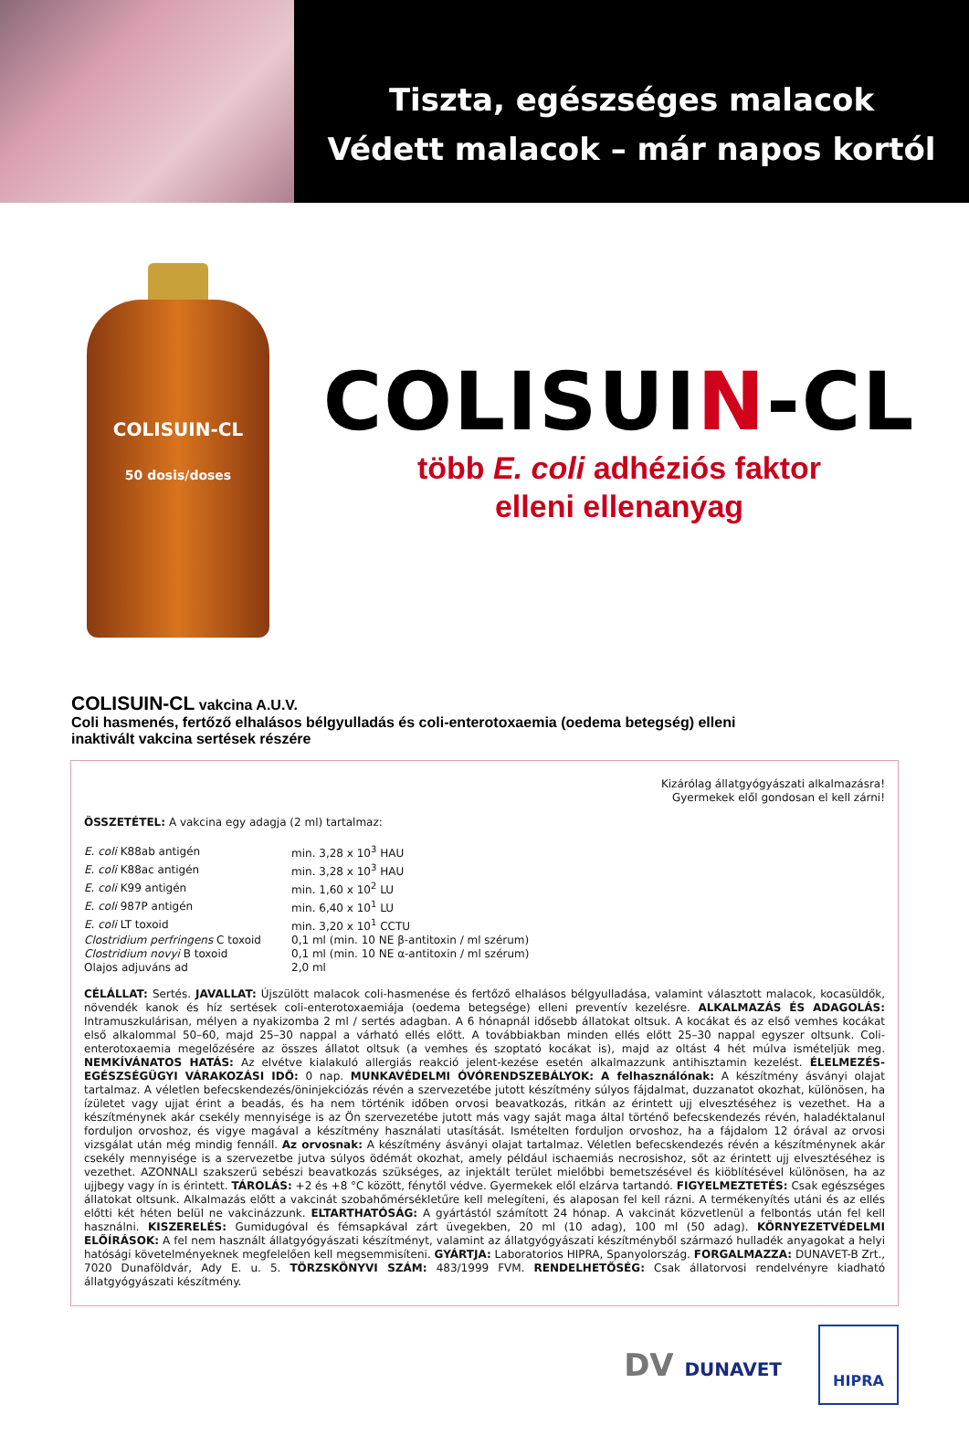Tiszta, egészséges malacok
Védett malacok – már napos kortól
COLISUIN-CL
50 dosis/doses
COLISUIN-CL
több E. coli adhéziós faktor
elleni ellenanyag
COLISUIN-CL vakcina A.U.V.
Coli hasmenés, fertőző elhalásos bélgyulladás és coli-enterotoxaemia (oedema betegség) elleni
inaktivált vakcina sertések részére
Kizárólag állatgyógyászati alkalmazásra!
Gyermekek elől gondosan el kell zárni!
ÖSSZETÉTEL: A vakcina egy adagja (2 ml) tartalmaz:
| E. coli K88ab antigén | min. 3,28 x 10<sup>3</sup> HAU |
| E. coli K88ac antigén | min. 3,28 x 10<sup>3</sup> HAU |
| E. coli K99 antigén | min. 1,60 x 10<sup>2</sup> LU |
| E. coli 987P antigén | min. 6,40 x 10<sup>1</sup> LU |
| E. coli LT toxoid | min. 3,20 x 10<sup>1</sup> CCTU |
| Clostridium perfringens C toxoid | 0,1 ml (min. 10 NE β-antitoxin / ml szérum) |
| Clostridium novyi B toxoid | 0,1 ml (min. 10 NE α-antitoxin / ml szérum) |
| Olajos adjuváns ad | 2,0 ml |
CÉLÁLLAT: Sertés. JAVALLAT: Újszülött malacok coli-hasmenése és fertőző elhalásos bélgyulladása, valamint választott malacok, kocasüldők, növendék kanok és híz sertések coli-enterotoxaemiája (oedema betegsége) elleni preventív kezelésre. ALKALMAZÁS ÉS ADAGOLÁS: Intramuszkulárisan, mélyen a nyakizomba 2 ml / sertés adagban. A 6 hónapnál idősebb állatokat oltsuk. A kocákat és az első vemhes kocákat első alkalommal 50–60, majd 25–30 nappal a várható ellés előtt. A továbbiakban minden ellés előtt 25–30 nappal egyszer oltsunk. Coli-enterotoxaemia megelőzésére az összes állatot oltsuk (a vemhes és szoptató kocákat is), majd az oltást 4 hét múlva ismételjük meg. NEMKÍVÁNATOS HATÁS: Az elvétve kialakuló allergiás reakció jelent-kezése esetén alkalmazzunk antihisztamin kezelést. ÉLELMEZÉS-EGÉSZSÉGÜGYI VÁRAKOZÁSI IDŐ: 0 nap. MUNKAVÉDELMI ÓVÓRENDSZEBÁLYOK: A felhasználónak: A készítmény ásványi olajat tartalmaz. A véletlen befecskendezés/öninjekciózás révén a szervezetébe jutott készítmény súlyos fájdalmat, duzzanatot okozhat, különösen, ha ízületet vagy ujjat érint a beadás, és ha nem történik időben orvosi beavatkozás, ritkán az érintett ujj elvesztéséhez is vezethet. Ha a készítménynek akár csekély mennyisége is az Ön szervezetébe jutott más vagy saját maga által történő befecskendezés révén, haladéktalanul forduljon orvoshoz, és vigye magával a készítmény használati utasítását. Ismételten forduljon orvoshoz, ha a fájdalom 12 órával az orvosi vizsgálat után még mindig fennáll. Az orvosnak: A készítmény ásványi olajat tartalmaz. Véletlen befecskendezés révén a készítménynek akár csekély mennyisége is a szervezetbe jutva súlyos ödémát okozhat, amely például ischaemiás necrosishoz, sőt az érintett ujj elvesztéséhez is vezethet. AZONNALI szakszerű sebészi beavatkozás szükséges, az injektált terület mielőbbi bemetszésével és kiöblítésével különösen, ha az ujjbegy vagy ín is érintett. TÁROLÁS: +2 és +8 °C között, fénytől védve. Gyermekek elől elzárva tartandó. FIGYELMEZTETÉS: Csak egészséges állatokat oltsunk. Alkalmazás előtt a vakcinát szobahőmérsékletűre kell melegíteni, és alaposan fel kell rázni. A termékenyítés utáni és az ellés előtti két héten belül ne vakcinázzunk. ELTARTHATÓSÁG: A gyártástól számított 24 hónap. A vakcinát közvetlenül a felbontás után fel kell használni. KISZERELÉS: Gumidugóval és fémsapkával zárt üvegekben, 20 ml (10 adag), 100 ml (50 adag). KÖRNYEZETVÉDELMI ELŐÍRÁSOK: A fel nem használt állatgyógyászati készítményt, valamint az állatgyógyászati készítményből származó hulladék anyagokat a helyi hatósági követelményeknek megfelelően kell megsemmisíteni. GYÁRTJA: Laboratorios HIPRA, Spanyolország. FORGALMAZZA: DUNAVET-B Zrt., 7020 Dunaföldvár, Ady E. u. 5. TÖRZSKÖNYVI SZÁM: 483/1999 FVM. RENDELHETŐSÉG: Csak állatorvosi rendelvényre kiadható állatgyógyászati készítmény.
DV DUNAVET
HIPRA